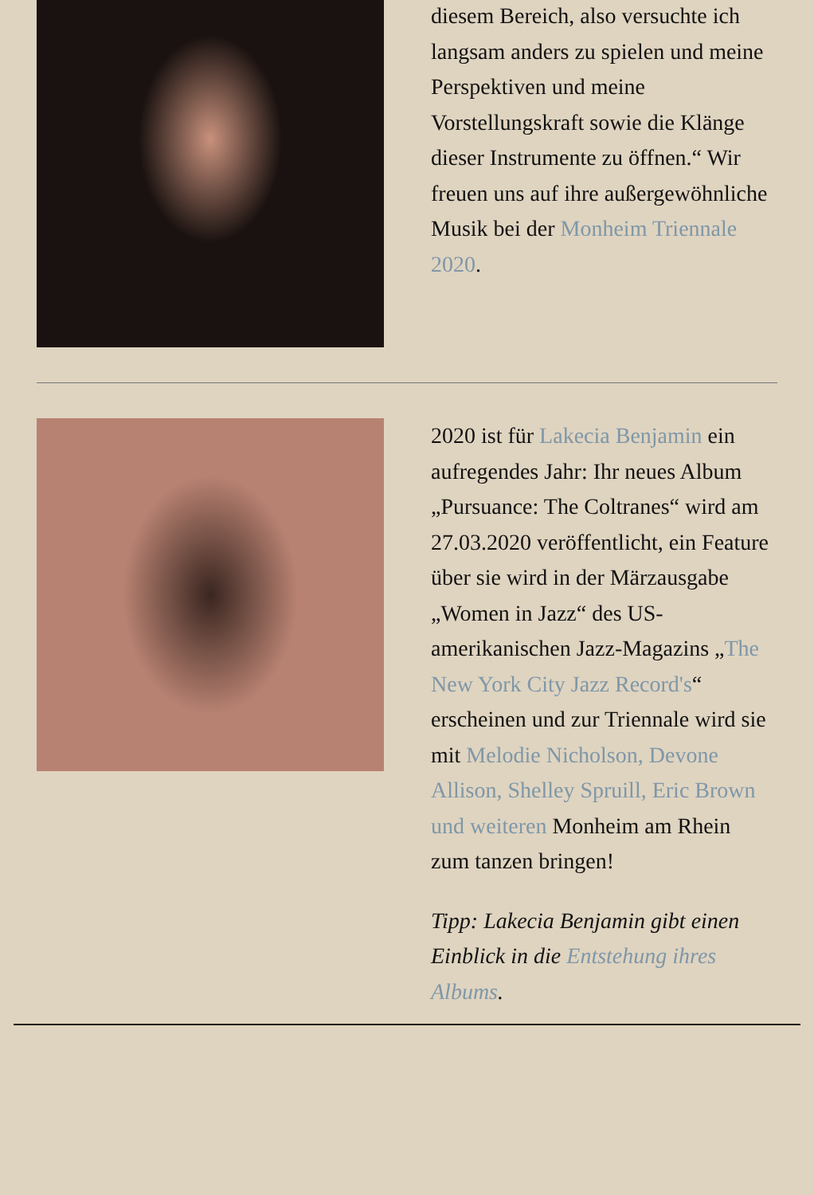diesem Bereich, also versuchte ich langsam anders zu spielen und meine Perspektiven und meine Vorstellungskraft sowie die Klänge dieser Instrumente zu öffnen.“ Wir freuen uns auf ihre außergewöhnliche Musik bei der Monheim Triennale 2020.
2020 ist für Lakecia Benjamin ein aufregendes Jahr: Ihr neues Album „Pursuance: The Coltranes“ wird am 27.03.2020 veröffentlicht, ein Feature über sie wird in der Märzausgabe „Women in Jazz“ des US-amerikanischen Jazz-Magazins „The New York City Jazz Record's“ erscheinen und zur Triennale wird sie mit Melodie Nicholson, Devone Allison, Shelley Spruill, Eric Brown und weiteren Monheim am Rhein zum tanzen bringen!
Tipp: Lakecia Benjamin gibt einen Einblick in die Entstehung ihres Albums.